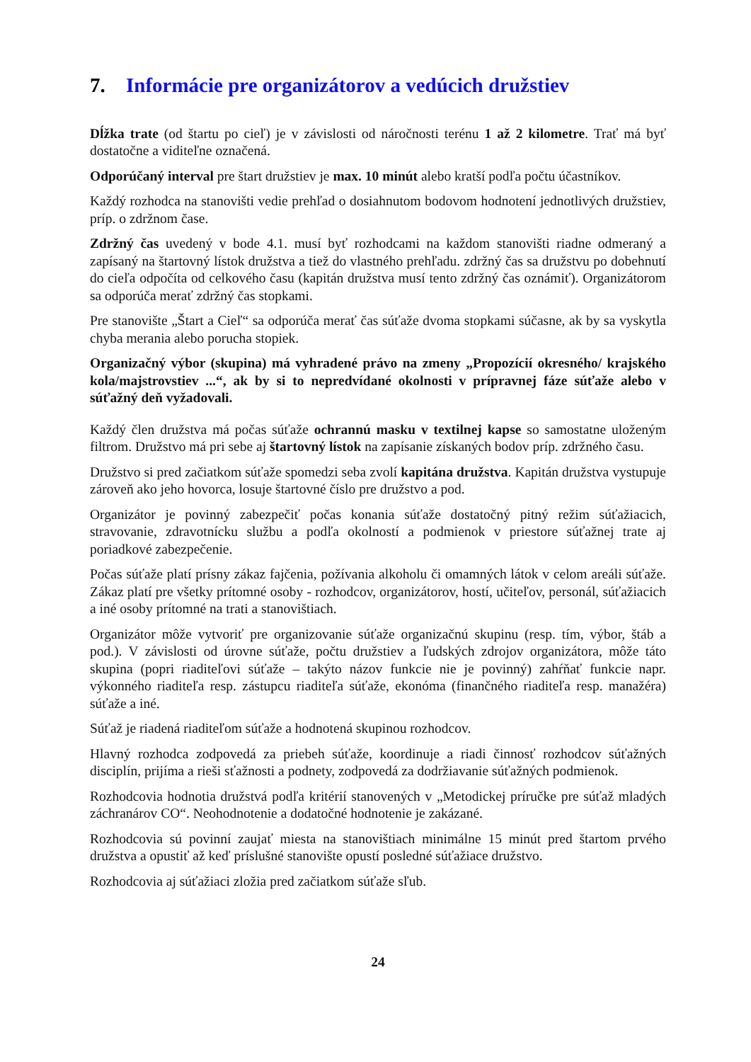7. Informácie pre organizátorov a vedúcich družstiev
Dĺžka trate (od štartu po cieľ) je v závislosti od náročnosti terénu 1 až 2 kilometre. Trať má byť dostatočne a viditeľne označená.
Odporúčaný interval pre štart družstiev je max. 10 minút alebo kratší podľa počtu účastníkov.
Každý rozhodca na stanovišti vedie prehľad o dosiahnutom bodovom hodnotení jednotlivých družstiev, príp. o zdržnom čase.
Zdržný čas uvedený v bode 4.1. musí byť rozhodcami na každom stanovišti riadne odmeraný a zapísaný na štartovný lístok družstva a tiež do vlastného prehľadu. zdržný čas sa družstvu po dobehnutí do cieľa odpočíta od celkového času (kapitán družstva musí tento zdržný čas oznámiť). Organizátorom sa odporúča merať zdržný čas stopkami.
Pre stanovište „Štart a Cieľ“ sa odporúča merať čas súťaže dvoma stopkami súčasne, ak by sa vyskytla chyba merania alebo porucha stopiek.
Organizačný výbor (skupina) má vyhradené právo na zmeny „Propozícií okresného/ krajského kola/majstrovstiev ...“, ak by si to nepredvídané okolnosti v prípravnej fáze súťaže alebo v súťažný deň vyžadovali.
Každý člen družstva má počas súťaže ochrannú masku v textilnej kapse so samostatne uloženým filtrom. Družstvo má pri sebe aj štartovný lístok na zapísanie získaných bodov príp. zdržného času.
Družstvo si pred začiatkom súťaže spomedzi seba zvolí kapitána družstva. Kapitán družstva vystupuje zároveň ako jeho hovorca, losuje štartovné číslo pre družstvo a pod.
Organizátor je povinný zabezpečiť počas konania súťaže dostatočný pitný režim súťažiacich, stravovanie, zdravotnícku službu a podľa okolností a podmienok v priestore súťažnej trate aj poriadkové zabezpečenie.
Počas súťaže platí prísny zákaz fajčenia, požívania alkoholu či omamných látok v celom areáli súťaže. Zákaz platí pre všetky prítomné osoby - rozhodcov, organizátorov, hostí, učiteľov, personál, súťažiacich a iné osoby prítomné na trati a stanovištiach.
Organizátor môže vytvoriť pre organizovanie súťaže organizačnú skupinu (resp. tím, výbor, štáb a pod.). V závislosti od úrovne súťaže, počtu družstiev a ľudských zdrojov organizátora, môže táto skupina (popri riaditeľovi súťaže – takýto názov funkcie nie je povinný) zahŕňať funkcie napr. výkonného riaditeľa resp. zástupcu riaditeľa súťaže, ekonóma (finančného riaditeľa resp. manažéra) súťaže a iné.
Súťaž je riadená riaditeľom súťaže a hodnotená skupinou rozhodcov.
Hlavný rozhodca zodpovedá za priebeh súťaže, koordinuje a riadi činnosť rozhodcov súťažných disciplín, prijíma a rieši sťažnosti a podnety, zodpovedá za dodržiavanie súťažných podmienok.
Rozhodcovia hodnotia družstvá podľa kritérií stanovených v „Metodickej príručke pre súťaž mladých záchranárov CO“. Neohodnotenie a dodatočné hodnotenie je zakázané.
Rozhodcovia sú povinní zaujať miesta na stanovištiach minimálne 15 minút pred štartom prvého družstva a opustiť až keď príslušné stanovište opustí posledné súťažiace družstvo.
Rozhodcovia aj súťažiaci zložia pred začiatkom súťaže sľub.
24